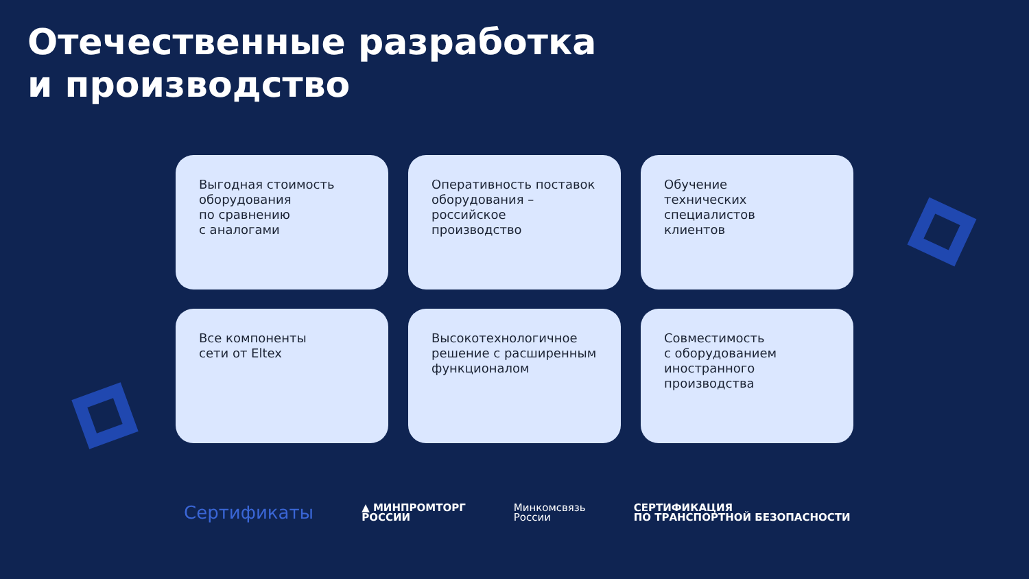Отечественные разработка
и производство
Выгодная стоимость оборудования
по сравнению
с аналогами
Оперативность поставок оборудования – российское производство
Обучение
технических
специалистов
клиентов
Все компоненты
сети от Eltex
Высокотехнологичное решение с расширенным функционалом
Совместимость
с оборудованием
иностранного
производства
Сертификаты
▲ МИНПРОМТОРГ
РОССИИ
Минкомсвязь
России
СЕРТИФИКАЦИЯ
ПО ТРАНСПОРТНОЙ БЕЗОПАСНОСТИ